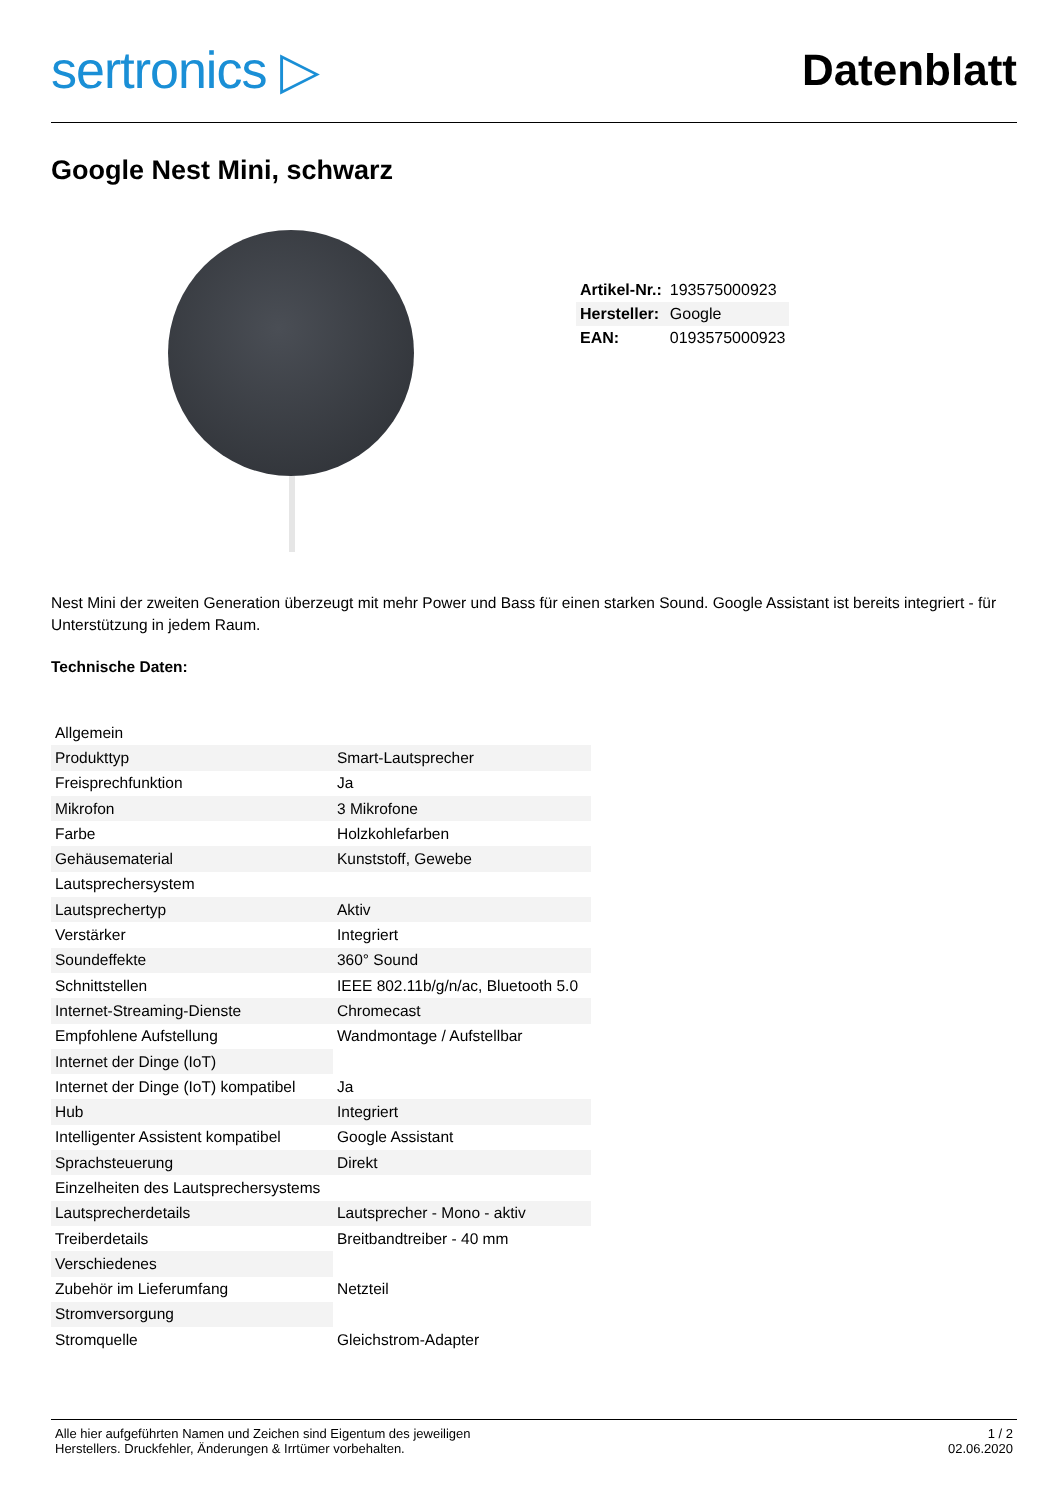sertronics ▷
Datenblatt
Google Nest Mini, schwarz
| Artikel-Nr.: | 193575000923 |
| Hersteller: | Google |
| EAN: | 0193575000923 |
Nest Mini der zweiten Generation überzeugt mit mehr Power und Bass für einen starken Sound. Google Assistant ist bereits integriert - für Unterstützung in jedem Raum.
Technische Daten:
| Allgemein | |
| Produkttyp | Smart-Lautsprecher |
| Freisprechfunktion | Ja |
| Mikrofon | 3 Mikrofone |
| Farbe | Holzkohlefarben |
| Gehäusematerial | Kunststoff, Gewebe |
| Lautsprechersystem | |
| Lautsprechertyp | Aktiv |
| Verstärker | Integriert |
| Soundeffekte | 360° Sound |
| Schnittstellen | IEEE 802.11b/g/n/ac, Bluetooth 5.0 |
| Internet-Streaming-Dienste | Chromecast |
| Empfohlene Aufstellung | Wandmontage / Aufstellbar |
| Internet der Dinge (IoT) | |
| Internet der Dinge (IoT) kompatibel | Ja |
| Hub | Integriert |
| Intelligenter Assistent kompatibel | Google Assistant |
| Sprachsteuerung | Direkt |
| Einzelheiten des Lautsprechersystems | |
| Lautsprecherdetails | Lautsprecher - Mono - aktiv |
| Treiberdetails | Breitbandtreiber - 40 mm |
| Verschiedenes | |
| Zubehör im Lieferumfang | Netzteil |
| Stromversorgung | |
| Stromquelle | Gleichstrom-Adapter |
Alle hier aufgeführten Namen und Zeichen sind Eigentum des jeweiligen
Herstellers. Druckfehler, Änderungen & Irrtümer vorbehalten.
1 / 2
02.06.2020